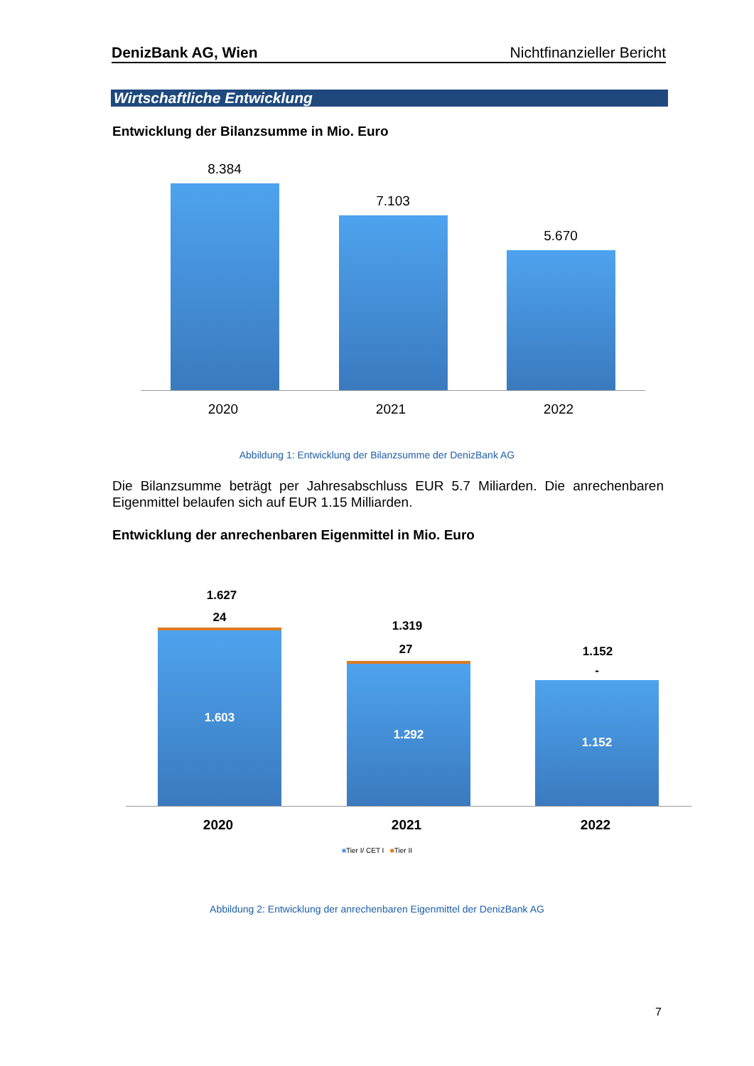DenizBank AG, Wien Nichtfinanzieller Bericht
Wirtschaftliche Entwicklung
Entwicklung der Bilanzsumme in Mio. Euro
8.384
7.103
5.670
2020 2021 2022
Abbildung 1: Entwicklung der Bilanzsumme der DenizBank AG
Die Bilanzsumme beträgt per Jahresabschluss EUR 5.7 Miliarden. Die anrechenbaren Eigenmittel belaufen sich auf EUR 1.15 Milliarden.
Entwicklung der anrechenbaren Eigenmittel in Mio. Euro
1.627
24
1.603
1.319
27
1.292
1.152
-
1.152
2020 2021 2022
■Tier I/ CET I ■Tier II
Abbildung 2: Entwicklung der anrechenbaren Eigenmittel der DenizBank AG
7